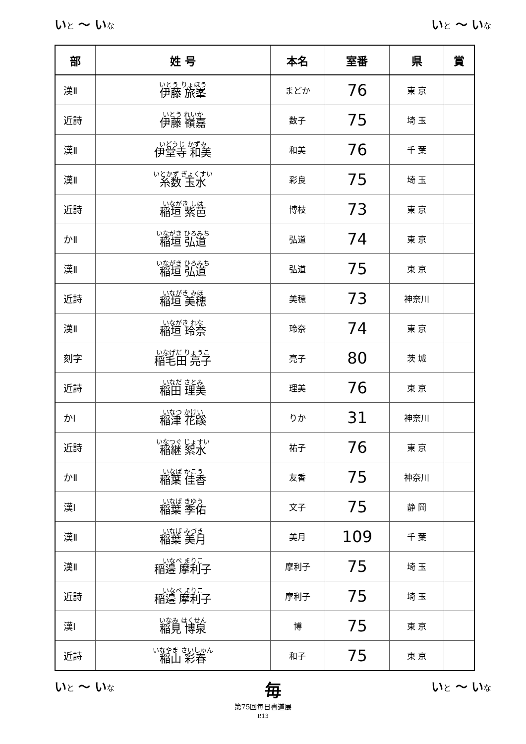いと ～ いな
いと ～ いな
| 部 | 姓 号 | 本名 | 室番 | 県 | 賞 |
| --- | --- | --- | --- | --- | --- |
| 漢Ⅱ | いとう りょほう 伊藤 旅峯 | まどか | 76 | 東 京 | |
| 近詩 | いとう れいか 伊藤 嶺嘉 | 数子 | 75 | 埼 玉 | |
| 漢Ⅱ | いどうじ かずみ 伊堂寺 和美 | 和美 | 76 | 千 葉 | |
| 漢Ⅱ | いとかず ぎょくすい 糸数 玉水 | 彩良 | 75 | 埼 玉 | |
| 近詩 | いながき しは 稲垣 紫芭 | 博枝 | 73 | 東 京 | |
| かⅡ | いながき ひろみち 稲垣 弘道 | 弘道 | 74 | 東 京 | |
| 漢Ⅱ | いながき ひろみち 稲垣 弘道 | 弘道 | 75 | 東 京 | |
| 近詩 | いながき みほ 稲垣 美穂 | 美穂 | 73 | 神奈川 | |
| 漢Ⅱ | いながき れな 稲垣 玲奈 | 玲奈 | 74 | 東 京 | |
| 刻字 | いなげだ りょうこ 稲毛田 亮子 | 亮子 | 80 | 茨 城 | |
| 近詩 | いなだ さとみ 稲田 理美 | 理美 | 76 | 東 京 | |
| かⅠ | いなつ かけい 稲津 花蹊 | りか | 31 | 神奈川 | |
| 近詩 | いなつぐ じょすい 稲継 絮水 | 祐子 | 76 | 東 京 | |
| かⅡ | いなば かこう 稲葉 佳香 | 友香 | 75 | 神奈川 | |
| 漢Ⅰ | いなば きゆう 稲葉 季佑 | 文子 | 75 | 静 岡 | |
| 漢Ⅱ | いなば みづき 稲葉 美月 | 美月 | 109 | 千 葉 | |
| 漢Ⅱ | いなべ まりこ 稲邉 摩利子 | 摩利子 | 75 | 埼 玉 | |
| 近詩 | いなべ まりこ 稲邉 摩利子 | 摩利子 | 75 | 埼 玉 | |
| 漢Ⅰ | いなみ はくせん 稲見 博泉 | 博 | 75 | 東 京 | |
| 近詩 | いなやま さいしゅん 稲山 彩春 | 和子 | 75 | 東 京 | |
いと ～ いな
毎
いと ～ いな
第75回毎日書道展
P.13